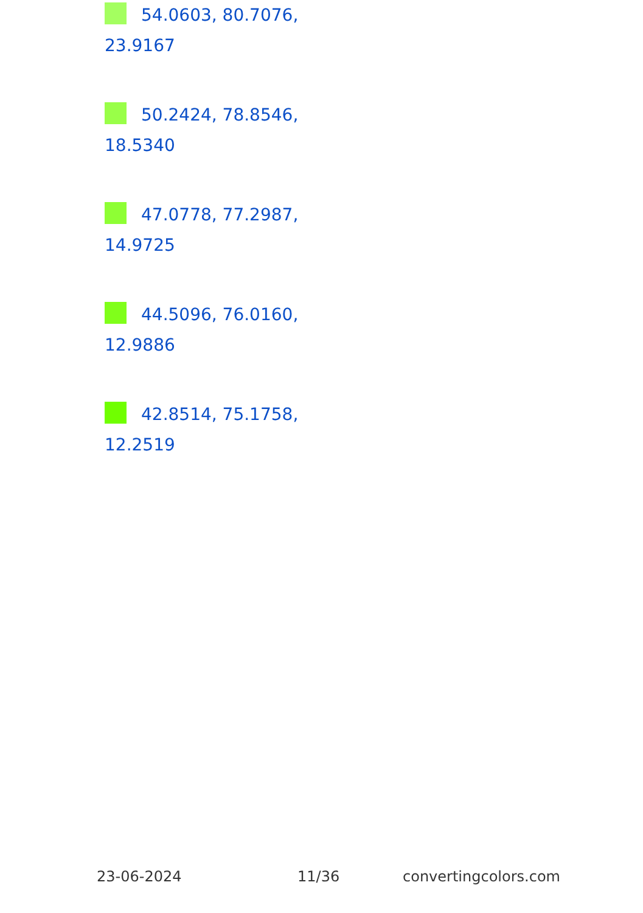54.0603, 80.7076, 23.9167
50.2424, 78.8546, 18.5340
47.0778, 77.2987, 14.9725
44.5096, 76.0160, 12.9886
42.8514, 75.1758, 12.2519
23-06-2024 11/36 convertingcolors.com